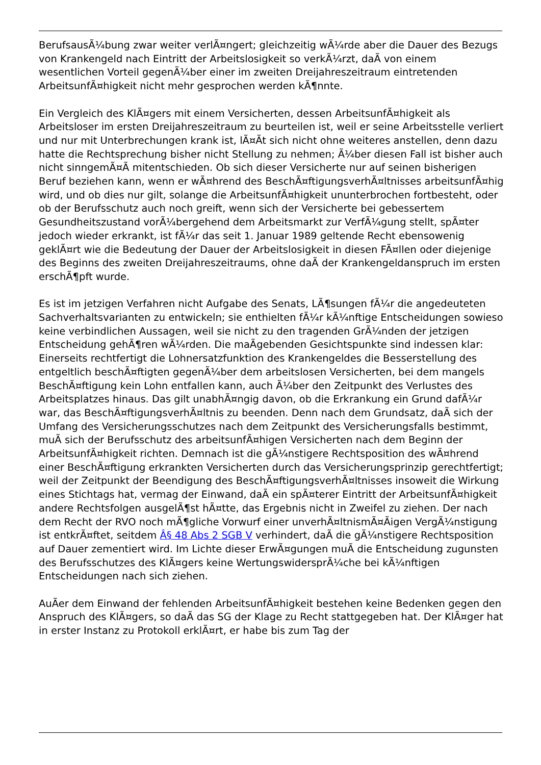BerufsausÃ¼bung zwar weiter verlÃ¤ngert; gleichzeitig wÃ¼rde aber die Dauer des Bezugs von Krankengeld nach Eintritt der Arbeitslosigkeit so verkÃ¼rzt, daÃ von einem wesentlichen Vorteil gegenÃ¼ber einer im zweiten Dreijahreszeitraum eintretenden ArbeitsunfÃ¤higkeit nicht mehr gesprochen werden kÃ¶nnte.
Ein Vergleich des KlÃ¤gers mit einem Versicherten, dessen ArbeitsunfÃ¤higkeit als Arbeitsloser im ersten Dreijahreszeitraum zu beurteilen ist, weil er seine Arbeitsstelle verliert und nur mit Unterbrechungen krank ist, lÃ¤Ãt sich nicht ohne weiteres anstellen, denn dazu hatte die Rechtsprechung bisher nicht Stellung zu nehmen; Ã¼ber diesen Fall ist bisher auch nicht sinngemÃ¤Ã mitentschieden. Ob sich dieser Versicherte nur auf seinen bisherigen Beruf beziehen kann, wenn er wÃ¤hrend des BeschÃ¤ftigungsverhÃ¤ltnisses arbeitsunfÃ¤hig wird, und ob dies nur gilt, solange die ArbeitsunfÃ¤higkeit ununterbrochen fortbesteht, oder ob der Berufsschutz auch noch greift, wenn sich der Versicherte bei gebessertem Gesundheitszustand vorÃ¼bergehend dem Arbeitsmarkt zur VerfÃ¼gung stellt, spÃ¤ter jedoch wieder erkrankt, ist fÃ¼r das seit 1. Januar 1989 geltende Recht ebensowenig geklÃ¤rt wie die Bedeutung der Dauer der Arbeitslosigkeit in diesen FÃ¤llen oder diejenige des Beginns des zweiten Dreijahreszeitraums, ohne daÃ der Krankengeldanspruch im ersten erschÃ¶pft wurde.
Es ist im jetzigen Verfahren nicht Aufgabe des Senats, LÃ¶sungen fÃ¼r die angedeuteten Sachverhaltsvarianten zu entwickeln; sie enthielten fÃ¼r kÃ¼nftige Entscheidungen sowieso keine verbindlichen Aussagen, weil sie nicht zu den tragenden GrÃ¼nden der jetzigen Entscheidung gehÃ¶ren wÃ¼rden. Die maÃgebenden Gesichtspunkte sind indessen klar: Einerseits rechtfertigt die Lohnersatzfunktion des Krankengeldes die Besserstellung des entgeltlich beschÃ¤ftigten gegenÃ¼ber dem arbeitslosen Versicherten, bei dem mangels BeschÃ¤ftigung kein Lohn entfallen kann, auch Ã¼ber den Zeitpunkt des Verlustes des Arbeitsplatzes hinaus. Das gilt unabhÃ¤ngig davon, ob die Erkrankung ein Grund dafÃ¼r war, das BeschÃ¤ftigungsverhÃ¤ltnis zu beenden. Denn nach dem Grundsatz, daÃ sich der Umfang des Versicherungsschutzes nach dem Zeitpunkt des Versicherungsfalls bestimmt, muÃ sich der Berufsschutz des arbeitsunfÃ¤higen Versicherten nach dem Beginn der ArbeitsunfÃ¤higkeit richten. Demnach ist die gÃ¼nstigere Rechtsposition des wÃ¤hrend einer BeschÃ¤ftigung erkrankten Versicherten durch das Versicherungsprinzip gerechtfertigt; weil der Zeitpunkt der Beendigung des BeschÃ¤ftigungsverhÃ¤ltnisses insoweit die Wirkung eines Stichtags hat, vermag der Einwand, daÃ ein spÃ¤terer Eintritt der ArbeitsunfÃ¤higkeit andere Rechtsfolgen ausgelÃ¶st hÃ¤tte, das Ergebnis nicht in Zweifel zu ziehen. Der nach dem Recht der RVO noch mÃ¶gliche Vorwurf einer unverhÃ¤ltnismÃ¤Ãigen VergÃ¼nstigung ist entkrÃ¤ftet, seitdem Â§ 48 Abs 2 SGB V verhindert, daÃ die gÃ¼nstigere Rechtsposition auf Dauer zementiert wird. Im Lichte dieser ErwÃ¤gungen muÃ die Entscheidung zugunsten des Berufsschutzes des KlÃ¤gers keine WertungswidersprÃ¼che bei kÃ¼nftigen Entscheidungen nach sich ziehen.
AuÃer dem Einwand der fehlenden ArbeitsunfÃ¤higkeit bestehen keine Bedenken gegen den Anspruch des KlÃ¤gers, so daÃ das SG der Klage zu Recht stattgegeben hat. Der KlÃ¤ger hat in erster Instanz zu Protokoll erklÃ¤rt, er habe bis zum Tag der